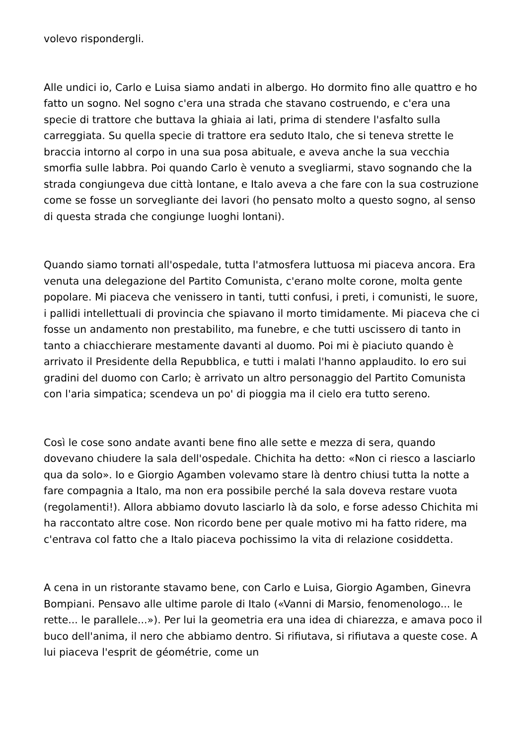volevo rispondergli.
Alle undici io, Carlo e Luisa siamo andati in albergo. Ho dormito fino alle quattro e ho fatto un sogno. Nel sogno c'era una strada che stavano costruendo, e c'era una specie di trattore che buttava la ghiaia ai lati, prima di stendere l'asfalto sulla carreggiata. Su quella specie di trattore era seduto Italo, che si teneva strette le braccia intorno al corpo in una sua posa abituale, e aveva anche la sua vecchia smorfia sulle labbra. Poi quando Carlo è venuto a svegliarmi, stavo sognando che la strada congiungeva due città lontane, e Italo aveva a che fare con la sua costruzione come se fosse un sorvegliante dei lavori (ho pensato molto a questo sogno, al senso di questa strada che congiunge luoghi lontani).
Quando siamo tornati all'ospedale, tutta l'atmosfera luttuosa mi piaceva ancora. Era venuta una delegazione del Partito Comunista, c'erano molte corone, molta gente popolare. Mi piaceva che venissero in tanti, tutti confusi, i preti, i comunisti, le suore, i pallidi intellettuali di provincia che spiavano il morto timidamente. Mi piaceva che ci fosse un andamento non prestabilito, ma funebre, e che tutti uscissero di tanto in tanto a chiacchierare mestamente davanti al duomo. Poi mi è piaciuto quando è arrivato il Presidente della Repubblica, e tutti i malati l'hanno applaudito. Io ero sui gradini del duomo con Carlo; è arrivato un altro personaggio del Partito Comunista con l'aria simpatica; scendeva un po' di pioggia ma il cielo era tutto sereno.
Così le cose sono andate avanti bene fino alle sette e mezza di sera, quando dovevano chiudere la sala dell'ospedale. Chichita ha detto: «Non ci riesco a lasciarlo qua da solo». Io e Giorgio Agamben volevamo stare là dentro chiusi tutta la notte a fare compagnia a Italo, ma non era possibile perché la sala doveva restare vuota (regolamenti!). Allora abbiamo dovuto lasciarlo là da solo, e forse adesso Chichita mi ha raccontato altre cose. Non ricordo bene per quale motivo mi ha fatto ridere, ma c'entrava col fatto che a Italo piaceva pochissimo la vita di relazione cosiddetta.
A cena in un ristorante stavamo bene, con Carlo e Luisa, Giorgio Agamben, Ginevra Bompiani. Pensavo alle ultime parole di Italo («Vanni di Marsio, fenomenologo... le rette... le parallele...»). Per lui la geometria era una idea di chiarezza, e amava poco il buco dell'anima, il nero che abbiamo dentro. Si rifiutava, si rifiutava a queste cose. A lui piaceva l'esprit de géométrie, come un